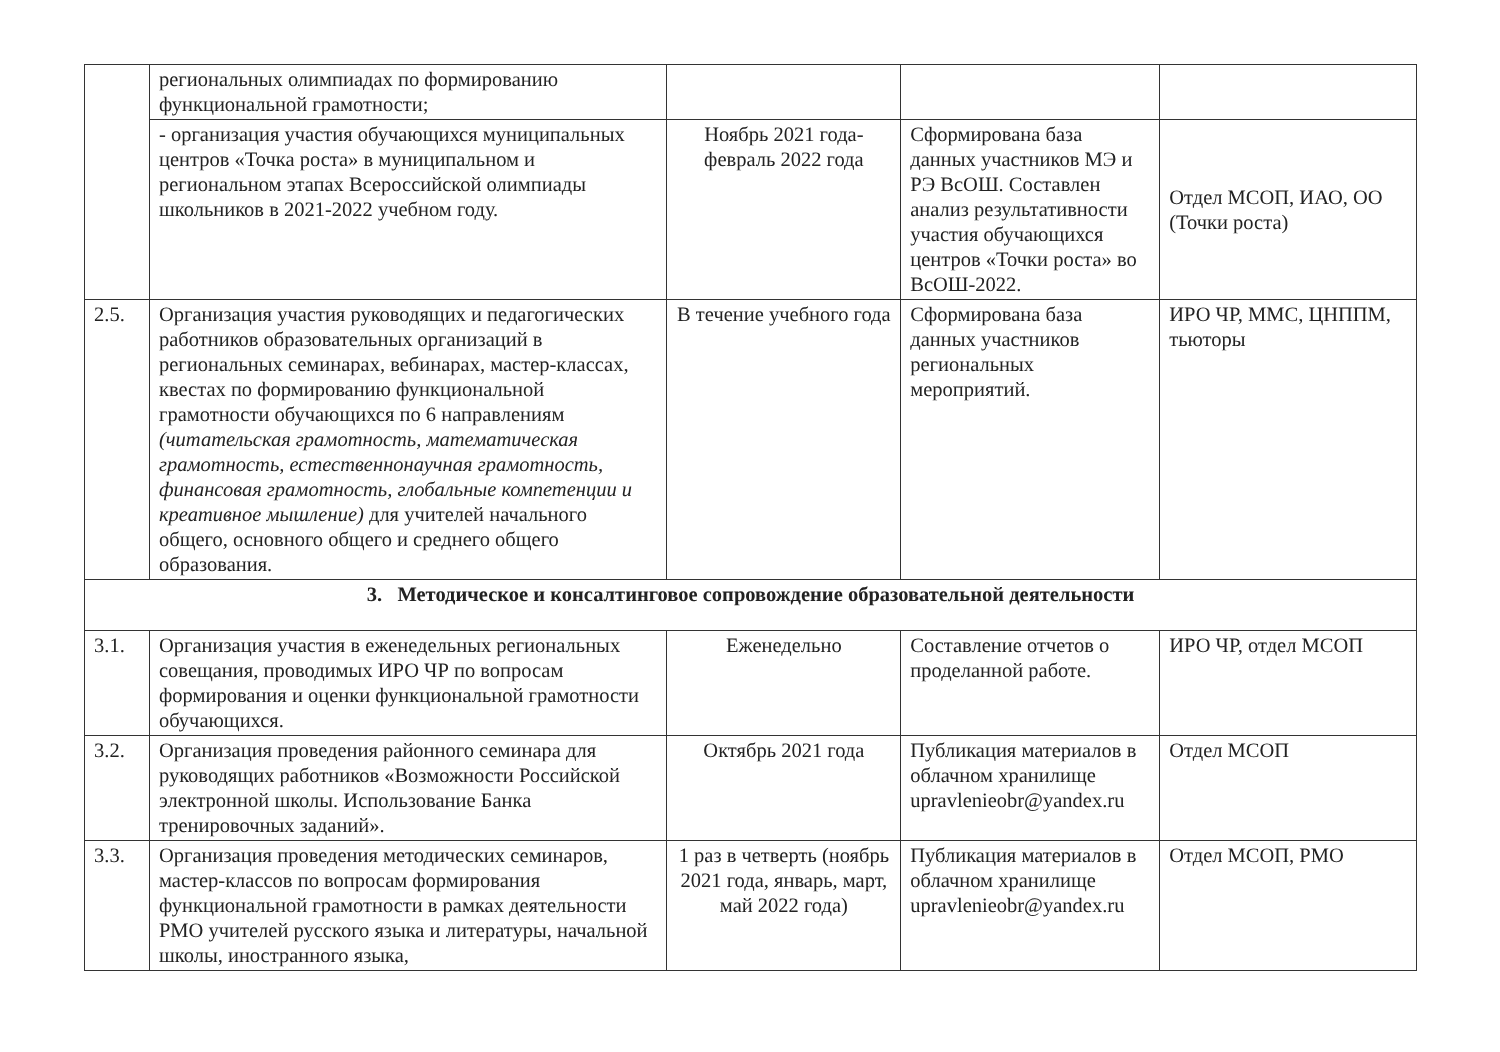| | региональных олимпиадах по формированию функциональной грамотности; | | | |
| | - организация участия обучающихся муниципальных центров «Точка роста» в муниципальном и региональном этапах Всероссийской олимпиады школьников в 2021-2022 учебном году. | Ноябрь 2021 года-февраль 2022 года | Сформирована база данных участников МЭ и РЭ ВсОШ. Составлен анализ результативности участия обучающихся центров «Точки роста» во ВсОШ-2022. | Отдел МСОП, ИАО, ОО (Точки роста) |
| 2.5. | Организация участия руководящих и педагогических работников образовательных организаций в региональных семинарах, вебинарах, мастер-классах, квестах по формированию функциональной грамотности обучающихся по 6 направлениям (читательская грамотность, математическая грамотность, естественнонаучная грамотность, финансовая грамотность, глобальные компетенции и креативное мышление) для учителей начального общего, основного общего и среднего общего образования. | В течение учебного года | Сформирована база данных участников региональных мероприятий. | ИРО ЧР, ММС, ЦНППМ, тьюторы |
| 3. Методическое и консалтинговое сопровождение образовательной деятельности | | | | |
| 3.1. | Организация участия в еженедельных региональных совещания, проводимых ИРО ЧР по вопросам формирования и оценки функциональной грамотности обучающихся. | Еженедельно | Составление отчетов о проделанной работе. | ИРО ЧР, отдел МСОП |
| 3.2. | Организация проведения районного семинара для руководящих работников «Возможности Российской электронной школы. Использование Банка тренировочных заданий». | Октябрь 2021 года | Публикация материалов в облачном хранилище upravlenieobr@yandex.ru | Отдел МСОП |
| 3.3. | Организация проведения методических семинаров, мастер-классов по вопросам формирования функциональной грамотности в рамках деятельности РМО учителей русского языка и литературы, начальной школы, иностранного языка, | 1 раз в четверть (ноябрь 2021 года, январь, март, май 2022 года) | Публикация материалов в облачном хранилище upravlenieobr@yandex.ru | Отдел МСОП, РМО |